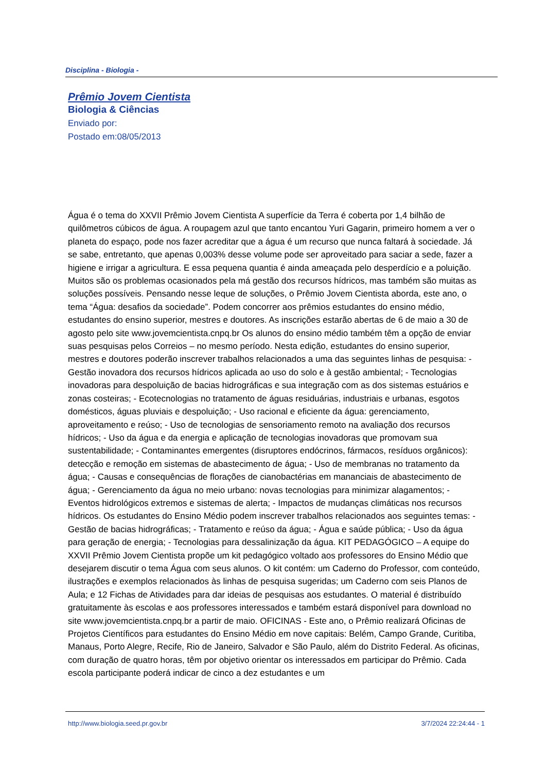Disciplina - Biologia -
Prêmio Jovem Cientista
Biologia & Ciências
Enviado por:
Postado em:08/05/2013
Água é o tema do XXVII Prêmio Jovem Cientista A superfície da Terra é coberta por 1,4 bilhão de quilômetros cúbicos de água. A roupagem azul que tanto encantou Yuri Gagarin, primeiro homem a ver o planeta do espaço, pode nos fazer acreditar que a água é um recurso que nunca faltará à sociedade. Já se sabe, entretanto, que apenas 0,003% desse volume pode ser aproveitado para saciar a sede, fazer a higiene e irrigar a agricultura. E essa pequena quantia é ainda ameaçada pelo desperdício e a poluição. Muitos são os problemas ocasionados pela má gestão dos recursos hídricos, mas também são muitas as soluções possíveis. Pensando nesse leque de soluções, o Prêmio Jovem Cientista aborda, este ano, o tema “Água: desafios da sociedade”. Podem concorrer aos prêmios estudantes do ensino médio, estudantes do ensino superior, mestres e doutores. As inscrições estarão abertas de 6 de maio a 30 de agosto pelo site www.jovemcientista.cnpq.br Os alunos do ensino médio também têm a opção de enviar suas pesquisas pelos Correios – no mesmo período. Nesta edição, estudantes do ensino superior, mestres e doutores poderão inscrever trabalhos relacionados a uma das seguintes linhas de pesquisa: - Gestão inovadora dos recursos hídricos aplicada ao uso do solo e à gestão ambiental; - Tecnologias inovadoras para despoluição de bacias hidrográficas e sua integração com as dos sistemas estuários e zonas costeiras; - Ecotecnologias no tratamento de águas residuárias, industriais e urbanas, esgotos domésticos, águas pluviais e despoluição; - Uso racional e eficiente da água: gerenciamento, aproveitamento e reúso; - Uso de tecnologias de sensoriamento remoto na avaliação dos recursos hídricos; - Uso da água e da energia e aplicação de tecnologias inovadoras que promovam sua sustentabilidade; - Contaminantes emergentes (disruptores endócrinos, fármacos, resíduos orgânicos): detecção e remoção em sistemas de abastecimento de água; - Uso de membranas no tratamento da água; - Causas e consequências de florações de cianobactérias em mananciais de abastecimento de água; - Gerenciamento da água no meio urbano: novas tecnologias para minimizar alagamentos; - Eventos hidrológicos extremos e sistemas de alerta; - Impactos de mudanças climáticas nos recursos hídricos. Os estudantes do Ensino Médio podem inscrever trabalhos relacionados aos seguintes temas: - Gestão de bacias hidrográficas; - Tratamento e reúso da água; - Água e saúde pública; - Uso da água para geração de energia; - Tecnologias para dessalinização da água. KIT PEDAGÓGICO – A equipe do XXVII Prêmio Jovem Cientista propõe um kit pedagógico voltado aos professores do Ensino Médio que desejarem discutir o tema Água com seus alunos. O kit contém: um Caderno do Professor, com conteúdo, ilustrações e exemplos relacionados às linhas de pesquisa sugeridas; um Caderno com seis Planos de Aula; e 12 Fichas de Atividades para dar ideias de pesquisas aos estudantes. O material é distribuído gratuitamente às escolas e aos professores interessados e também estará disponível para download no site www.jovemcientista.cnpq.br a partir de maio. OFICINAS - Este ano, o Prêmio realizará Oficinas de Projetos Científicos para estudantes do Ensino Médio em nove capitais: Belém, Campo Grande, Curitiba, Manaus, Porto Alegre, Recife, Rio de Janeiro, Salvador e São Paulo, além do Distrito Federal. As oficinas, com duração de quatro horas, têm por objetivo orientar os interessados em participar do Prêmio. Cada escola participante poderá indicar de cinco a dez estudantes e um
http://www.biologia.seed.pr.gov.br 3/7/2024 22:24:44 - 1